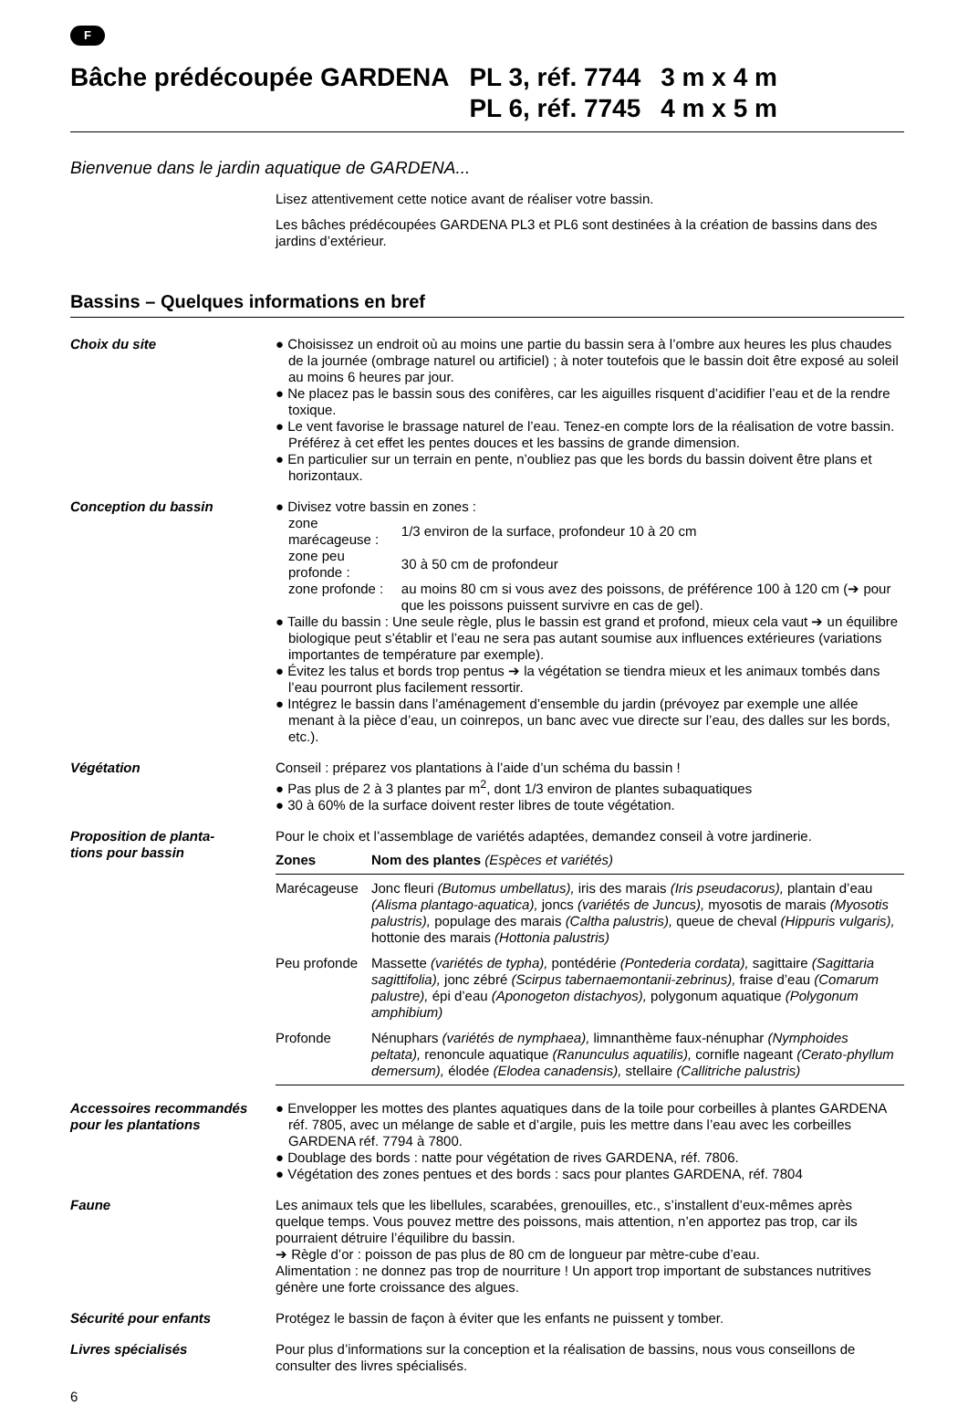F
| Bâche prédécoupée GARDENA | PL 3, réf. 7744 | 3 m x 4 m |
| | PL 6, réf. 7745 | 4 m x 5 m |
Bienvenue dans le jardin aquatique de GARDENA...
Lisez attentivement cette notice avant de réaliser votre bassin.
Les bâches prédécoupées GARDENA PL3 et PL6 sont destinées à la création de bassins dans des jardins d’extérieur.
Bassins – Quelques informations en bref
Choix du site ● Choisissez un endroit où au moins une partie du bassin sera à l’ombre aux heures les plus chaudes de la journée (ombrage naturel ou artificiel) ; à noter toutefois que le bassin doit être exposé au soleil au moins 6 heures par jour.
● Ne placez pas le bassin sous des conifères, car les aiguilles risquent d’acidifier l’eau et de la rendre toxique.
● Le vent favorise le brassage naturel de l’eau. Tenez-en compte lors de la réalisation de votre bassin. Préférez à cet effet les pentes douces et les bassins de grande dimension.
● En particulier sur un terrain en pente, n’oubliez pas que les bords du bassin doivent être plans et horizontaux.
Conception du bassin ● Divisez votre bassin en zones :
| zone marécageuse : | 1/3 environ de la surface, profondeur 10 à 20 cm |
| zone peu profonde : | 30 à 50 cm de profondeur |
| zone profonde : | au moins 80 cm si vous avez des poissons, de préférence 100 à 120 cm (➔ pour que les poissons puissent survivre en cas de gel). |
● Taille du bassin : Une seule règle, plus le bassin est grand et profond, mieux cela vaut ➔ un équilibre biologique peut s’établir et l’eau ne sera pas autant soumise aux influences extérieures (variations importantes de température par exemple).
● Évitez les talus et bords trop pentus ➔ la végétation se tiendra mieux et les animaux tombés dans l’eau pourront plus facilement ressortir.
● Intégrez le bassin dans l’aménagement d’ensemble du jardin (prévoyez par exemple une allée menant à la pièce d’eau, un coinrepos, un banc avec vue directe sur l’eau, des dalles sur les bords, etc.).
Végétation Conseil : préparez vos plantations à l’aide d’un schéma du bassin !
● Pas plus de 2 à 3 plantes par m<sup>2</sup>, dont 1/3 environ de plantes subaquatiques
● 30 à 60% de la surface doivent rester libres de toute végétation.
Proposition de planta-
tions pour bassin
Pour le choix et l’assemblage de variétés adaptées, demandez conseil à votre jardinerie.
| Zones | Nom des plantes (Espèces et variétés) |
| --- | --- |
| Marécageuse | Jonc fleuri (Butomus umbellatus), iris des marais (Iris pseudacorus), plantain d’eau (Alisma plantago-aquatica), joncs (variétés de Juncus), myosotis de marais (Myosotis palustris), populage des marais (Caltha palustris), queue de cheval (Hippuris vulgaris), hottonie des marais (Hottonia palustris) |
| Peu profonde | Massette (variétés de typha), pontédérie (Pontederia cordata), sagittaire (Sagittaria sagittifolia), jonc zébré (Scirpus tabernaemontanii-zebrinus), fraise d’eau (Comarum palustre), épi d’eau (Aponogeton distachyos), polygonum aquatique (Polygonum amphibium) |
| Profonde | Nénuphars (variétés de nymphaea), limnanthème faux-nénuphar (Nymphoides peltata), renoncule aquatique (Ranunculus aquatilis), cornifle nageant (Cerato-phyllum demersum), élodée (Elodea canadensis), stellaire (Callitriche palustris) |
Accessoires recommandés pour les plantations
● Envelopper les mottes des plantes aquatiques dans de la toile pour corbeilles à plantes GARDENA réf. 7805, avec un mélange de sable et d’argile, puis les mettre dans l’eau avec les corbeilles GARDENA réf. 7794 à 7800.
● Doublage des bords : natte pour végétation de rives GARDENA, réf. 7806.
● Végétation des zones pentues et des bords : sacs pour plantes GARDENA, réf. 7804
Faune Les animaux tels que les libellules, scarabées, grenouilles, etc., s’installent d’eux-mêmes après quelque temps. Vous pouvez mettre des poissons, mais attention, n’en apportez pas trop, car ils pourraient détruire l’équilibre du bassin.
➔ Règle d’or : poisson de pas plus de 80 cm de longueur par mètre-cube d’eau.
Alimentation : ne donnez pas trop de nourriture ! Un apport trop important de substances nutritives génère une forte croissance des algues.
Sécurité pour enfants Protégez le bassin de façon à éviter que les enfants ne puissent y tomber.
Livres spécialisés Pour plus d’informations sur la conception et la réalisation de bassins, nous vous conseillons de consulter des livres spécialisés.
6